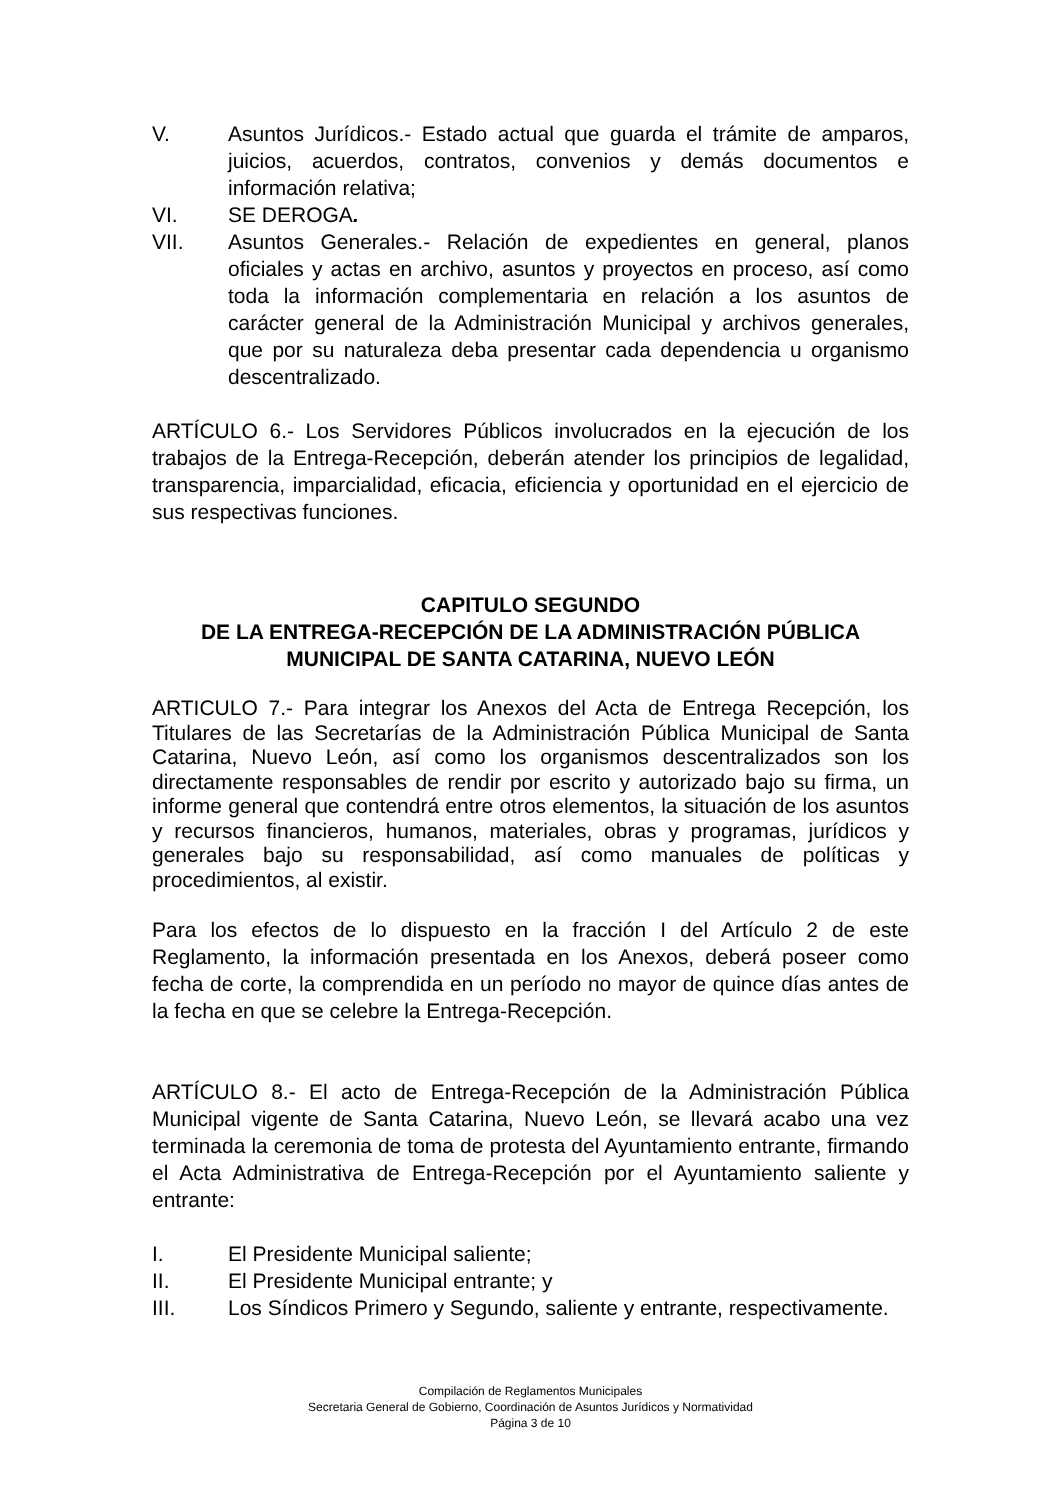V. Asuntos Jurídicos.- Estado actual que guarda el trámite de amparos, juicios, acuerdos, contratos, convenios y demás documentos e información relativa;
VI. SE DEROGA.
VII. Asuntos Generales.- Relación de expedientes en general, planos oficiales y actas en archivo, asuntos y proyectos en proceso, así como toda la información complementaria en relación a los asuntos de carácter general de la Administración Municipal y archivos generales, que por su naturaleza deba presentar cada dependencia u organismo descentralizado.
ARTÍCULO 6.- Los Servidores Públicos involucrados en la ejecución de los trabajos de la Entrega-Recepción, deberán atender los principios de legalidad, transparencia, imparcialidad, eficacia, eficiencia y oportunidad en el ejercicio de sus respectivas funciones.
CAPITULO SEGUNDO
DE LA ENTREGA-RECEPCIÓN DE LA ADMINISTRACIÓN PÚBLICA
MUNICIPAL DE SANTA CATARINA, NUEVO LEÓN
ARTICULO 7.- Para integrar los Anexos del Acta de Entrega Recepción, los Titulares de las Secretarías de la Administración Pública Municipal de Santa Catarina, Nuevo León, así como los organismos descentralizados son los directamente responsables de rendir por escrito y autorizado bajo su firma, un informe general que contendrá entre otros elementos, la situación de los asuntos y recursos financieros, humanos, materiales, obras y programas, jurídicos y generales bajo su responsabilidad, así como manuales de políticas y procedimientos, al existir.
Para los efectos de lo dispuesto en la fracción I del Artículo 2 de este Reglamento, la información presentada en los Anexos, deberá poseer como fecha de corte, la comprendida en un período no mayor de quince días antes de la fecha en que se celebre la Entrega-Recepción.
ARTÍCULO 8.- El acto de Entrega-Recepción de la Administración Pública Municipal vigente de Santa Catarina, Nuevo León, se llevará acabo una vez terminada la ceremonia de toma de protesta del Ayuntamiento entrante, firmando el Acta Administrativa de Entrega-Recepción por el Ayuntamiento saliente y entrante:
I. El Presidente Municipal saliente;
II. El Presidente Municipal entrante; y
III. Los Síndicos Primero y Segundo, saliente y entrante, respectivamente.
Compilación de Reglamentos Municipales
Secretaria General de Gobierno, Coordinación de Asuntos Jurídicos y Normatividad
Página 3 de 10